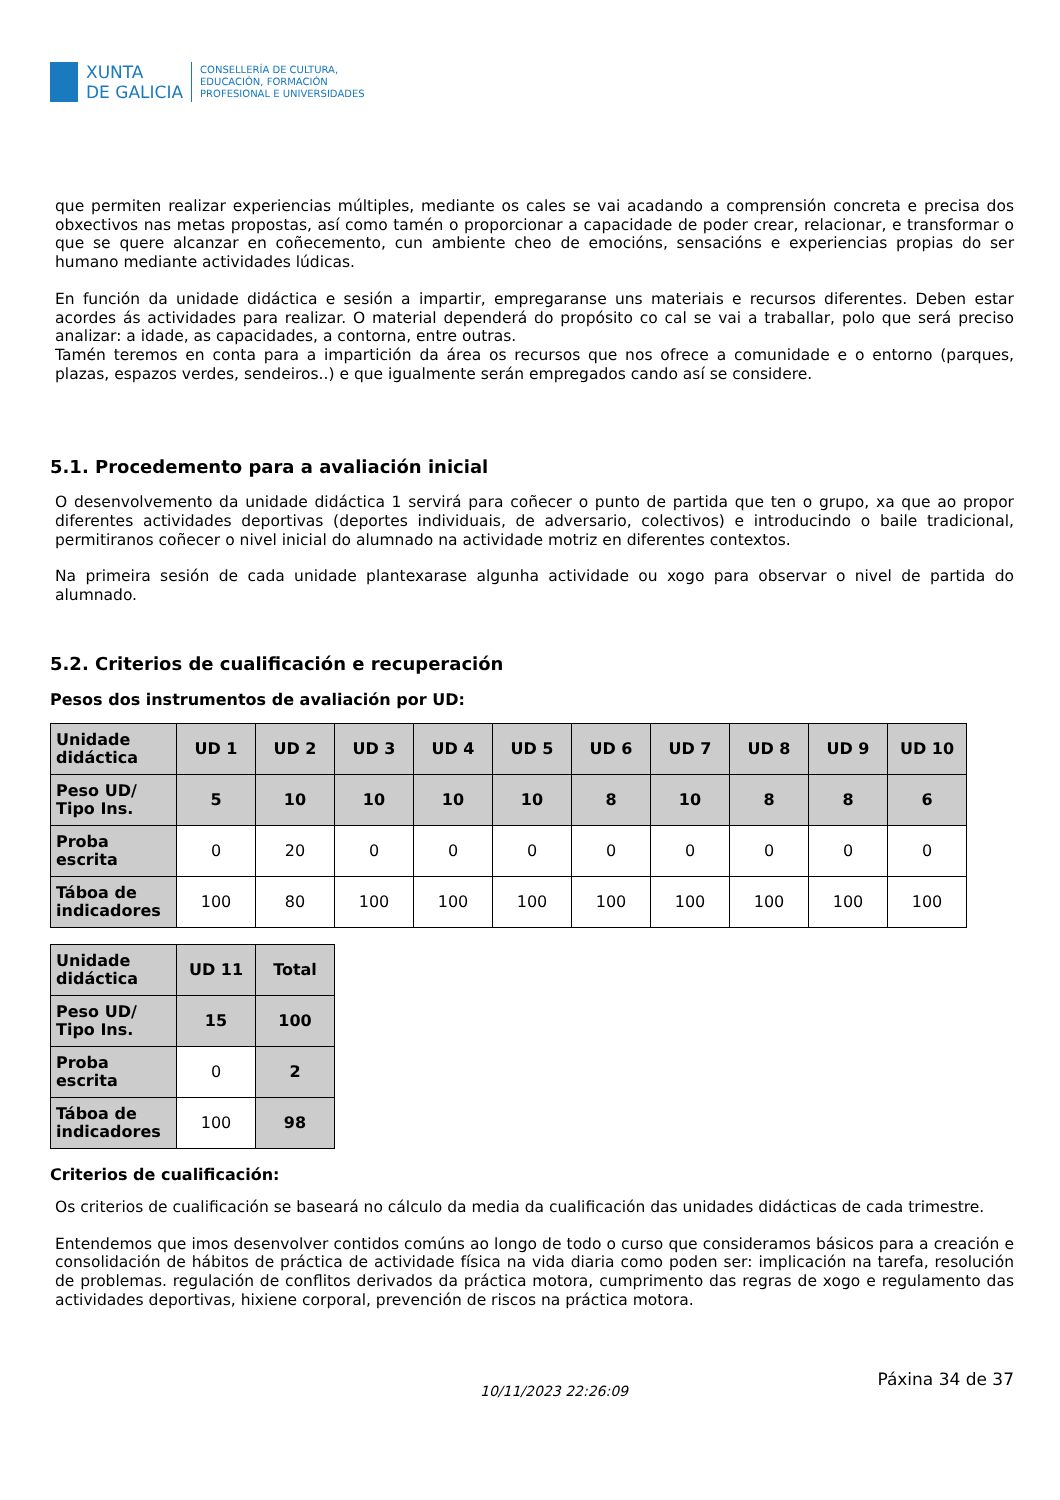XUNTA
DE GALICIA
CONSELLERÍA DE CULTURA,
EDUCACIÓN, FORMACIÓN
PROFESIONAL E UNIVERSIDADES
que permiten realizar experiencias múltiples, mediante os cales se vai acadando a comprensión concreta e precisa dos obxectivos nas metas propostas, así como tamén o proporcionar a capacidade de poder crear, relacionar, e transformar o que se quere alcanzar en coñecemento, cun ambiente cheo de emocións, sensacións e experiencias propias do ser humano mediante actividades lúdicas.
En función da unidade didáctica e sesión a impartir, empregaranse uns materiais e recursos diferentes. Deben estar acordes ás actividades para realizar. O material dependerá do propósito co cal se vai a traballar, polo que será preciso analizar: a idade, as capacidades, a contorna, entre outras.
Tamén teremos en conta para a impartición da área os recursos que nos ofrece a comunidade e o entorno (parques, plazas, espazos verdes, sendeiros..) e que igualmente serán empregados cando así se considere.
5.1. Procedemento para a avaliación inicial
O desenvolvemento da unidade didáctica 1 servirá para coñecer o punto de partida que ten o grupo, xa que ao propor diferentes actividades deportivas (deportes individuais, de adversario, colectivos) e introducindo o baile tradicional, permitiranos coñecer o nivel inicial do alumnado na actividade motriz en diferentes contextos.
Na primeira sesión de cada unidade plantexarase algunha actividade ou xogo para observar o nivel de partida do alumnado.
5.2. Criterios de cualificación e recuperación
Pesos dos instrumentos de avaliación por UD:
| Unidade didáctica | UD 1 | UD 2 | UD 3 | UD 4 | UD 5 | UD 6 | UD 7 | UD 8 | UD 9 | UD 10 |
| --- | --- | --- | --- | --- | --- | --- | --- | --- | --- | --- |
| Peso UD/ Tipo Ins. | 5 | 10 | 10 | 10 | 10 | 8 | 10 | 8 | 8 | 6 |
| Proba escrita | 0 | 20 | 0 | 0 | 0 | 0 | 0 | 0 | 0 | 0 |
| Táboa de indicadores | 100 | 80 | 100 | 100 | 100 | 100 | 100 | 100 | 100 | 100 |
| Unidade didáctica | UD 11 | Total |
| --- | --- | --- |
| Peso UD/ Tipo Ins. | 15 | 100 |
| Proba escrita | 0 | 2 |
| Táboa de indicadores | 100 | 98 |
Criterios de cualificación:
Os criterios de cualificación se baseará no cálculo da media da cualificación das unidades didácticas de cada trimestre.
Entendemos que imos desenvolver contidos comúns ao longo de todo o curso que consideramos básicos para a creación e consolidación de hábitos de práctica de actividade física na vida diaria como poden ser: implicación na tarefa, resolución de problemas. regulación de conflitos derivados da práctica motora, cumprimento das regras de xogo e regulamento das actividades deportivas, hixiene corporal, prevención de riscos na práctica motora.
10/11/2023 22:26:09 Páxina 34 de 37